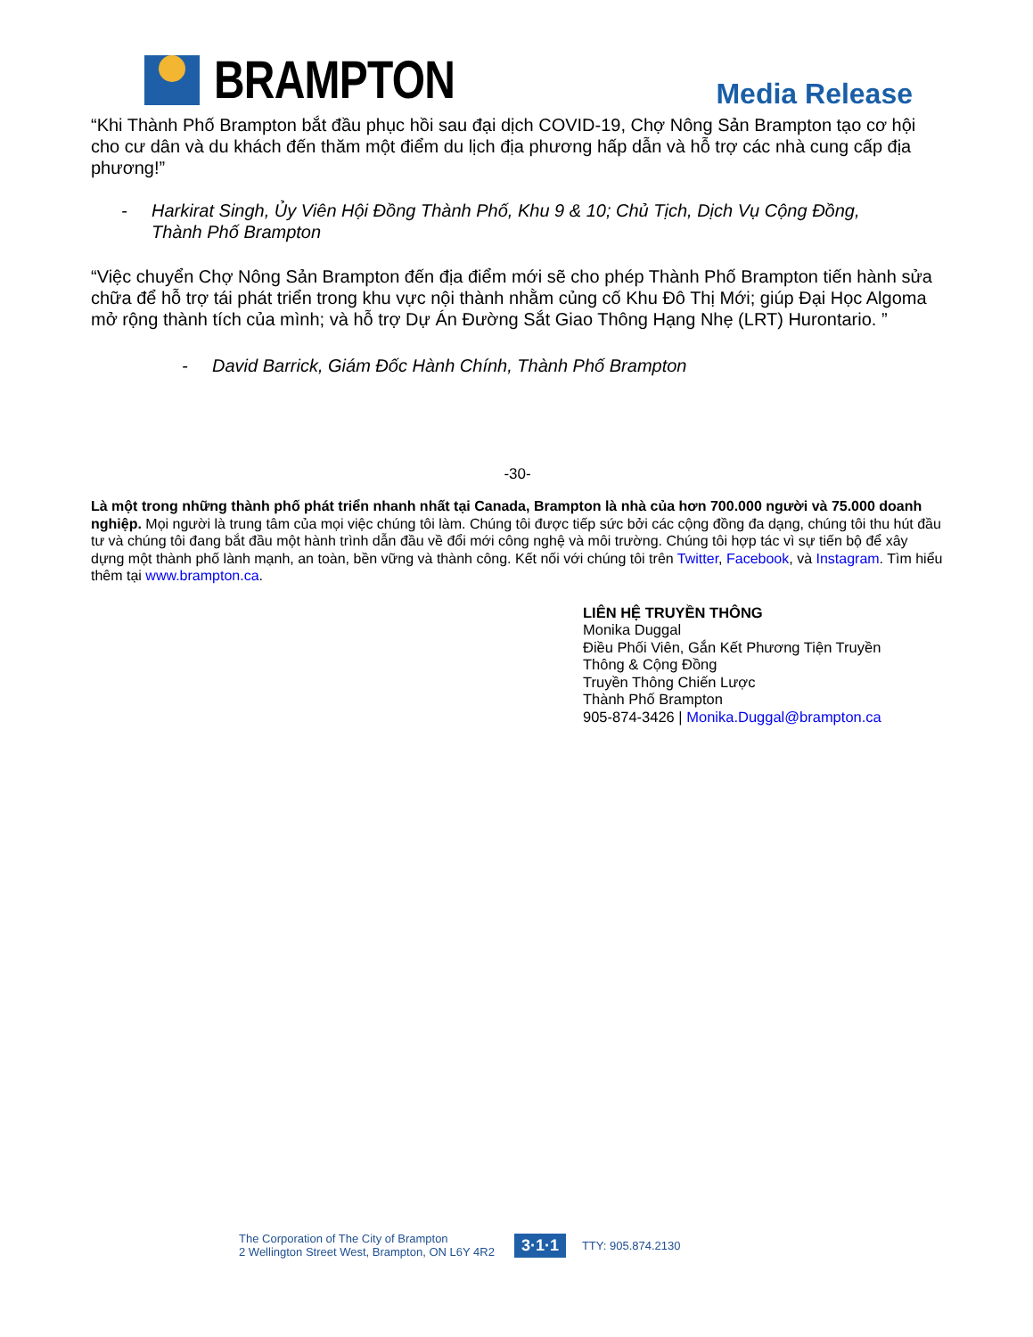BRAMPTON
Media Release
“Khi Thành Phố Brampton bắt đầu phục hồi sau đại dịch COVID-19, Chợ Nông Sản Brampton tạo cơ hội cho cư dân và du khách đến thăm một điểm du lịch địa phương hấp dẫn và hỗ trợ các nhà cung cấp địa phương!”
- Harkirat Singh, Ủy Viên Hội Đồng Thành Phố, Khu 9 & 10; Chủ Tịch, Dịch Vụ Cộng Đồng,
Thành Phố Brampton
“Việc chuyển Chợ Nông Sản Brampton đến địa điểm mới sẽ cho phép Thành Phố Brampton tiến hành sửa chữa để hỗ trợ tái phát triển trong khu vực nội thành nhằm củng cố Khu Đô Thị Mới; giúp Đại Học Algoma mở rộng thành tích của mình; và hỗ trợ Dự Án Đường Sắt Giao Thông Hạng Nhẹ (LRT) Hurontario. ”
- David Barrick, Giám Đốc Hành Chính, Thành Phố Brampton
-30-
Là một trong những thành phố phát triển nhanh nhất tại Canada, Brampton là nhà của hơn 700.000 người và 75.000 doanh nghiệp. Mọi người là trung tâm của mọi việc chúng tôi làm. Chúng tôi được tiếp sức bởi các cộng đồng đa dạng, chúng tôi thu hút đầu tư và chúng tôi đang bắt đầu một hành trình dẫn đầu về đổi mới công nghệ và môi trường. Chúng tôi hợp tác vì sự tiến bộ để xây dựng một thành phố lành mạnh, an toàn, bền vững và thành công. Kết nối với chúng tôi trên Twitter, Facebook, và Instagram. Tìm hiểu thêm tại www.brampton.ca.
LIÊN HỆ TRUYỀN THÔNG
Monika Duggal
Điều Phối Viên, Gắn Kết Phương Tiện Truyền
Thông & Cộng Đồng
Truyền Thông Chiến Lược
Thành Phố Brampton
905-874-3426 | Monika.Duggal@brampton.ca
The Corporation of The City of Brampton
2 Wellington Street West, Brampton, ON L6Y 4R2
3·1·1
TTY: 905.874.2130